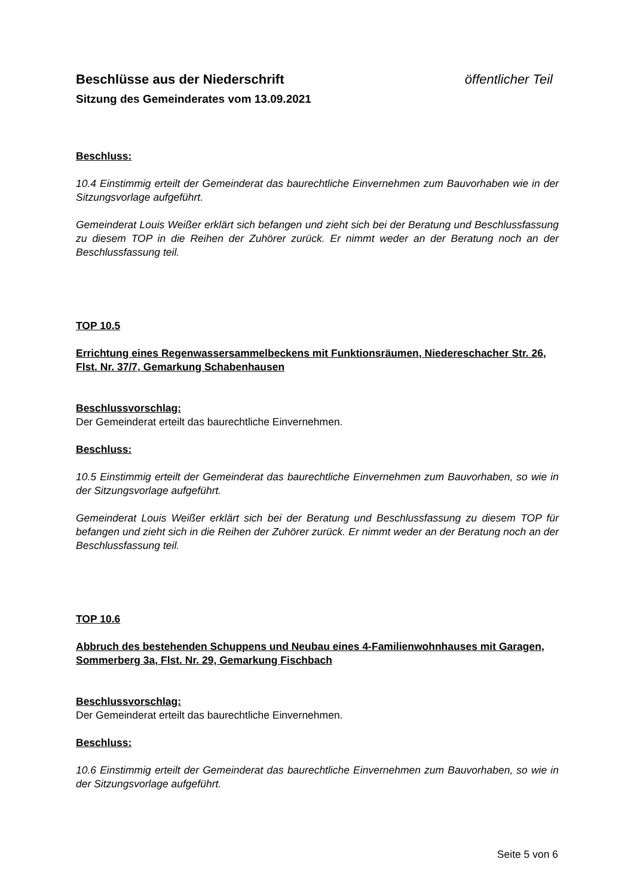Beschlüsse aus der Niederschrift öffentlicher Teil
Sitzung des Gemeinderates vom 13.09.2021
Beschluss:
10.4 Einstimmig erteilt der Gemeinderat das baurechtliche Einvernehmen zum Bauvorhaben wie in der Sitzungsvorlage aufgeführt.
Gemeinderat Louis Weißer erklärt sich befangen und zieht sich bei der Beratung und Beschlussfassung zu diesem TOP in die Reihen der Zuhörer zurück. Er nimmt weder an der Beratung noch an der Beschlussfassung teil.
TOP 10.5
Errichtung eines Regenwassersammelbeckens mit Funktionsräumen, Niedereschacher Str. 26, Flst. Nr. 37/7, Gemarkung Schabenhausen
Beschlussvorschlag:
Der Gemeinderat erteilt das baurechtliche Einvernehmen.
Beschluss:
10.5 Einstimmig erteilt der Gemeinderat das baurechtliche Einvernehmen zum Bauvorhaben, so wie in der Sitzungsvorlage aufgeführt.
Gemeinderat Louis Weißer erklärt sich bei der Beratung und Beschlussfassung zu diesem TOP für befangen und zieht sich in die Reihen der Zuhörer zurück. Er nimmt weder an der Beratung noch an der Beschlussfassung teil.
TOP 10.6
Abbruch des bestehenden Schuppens und Neubau eines 4-Familienwohnhauses mit Garagen, Sommerberg 3a, Flst. Nr. 29, Gemarkung Fischbach
Beschlussvorschlag:
Der Gemeinderat erteilt das baurechtliche Einvernehmen.
Beschluss:
10.6 Einstimmig erteilt der Gemeinderat das baurechtliche Einvernehmen zum Bauvorhaben, so wie in der Sitzungsvorlage aufgeführt.
Seite 5 von 6